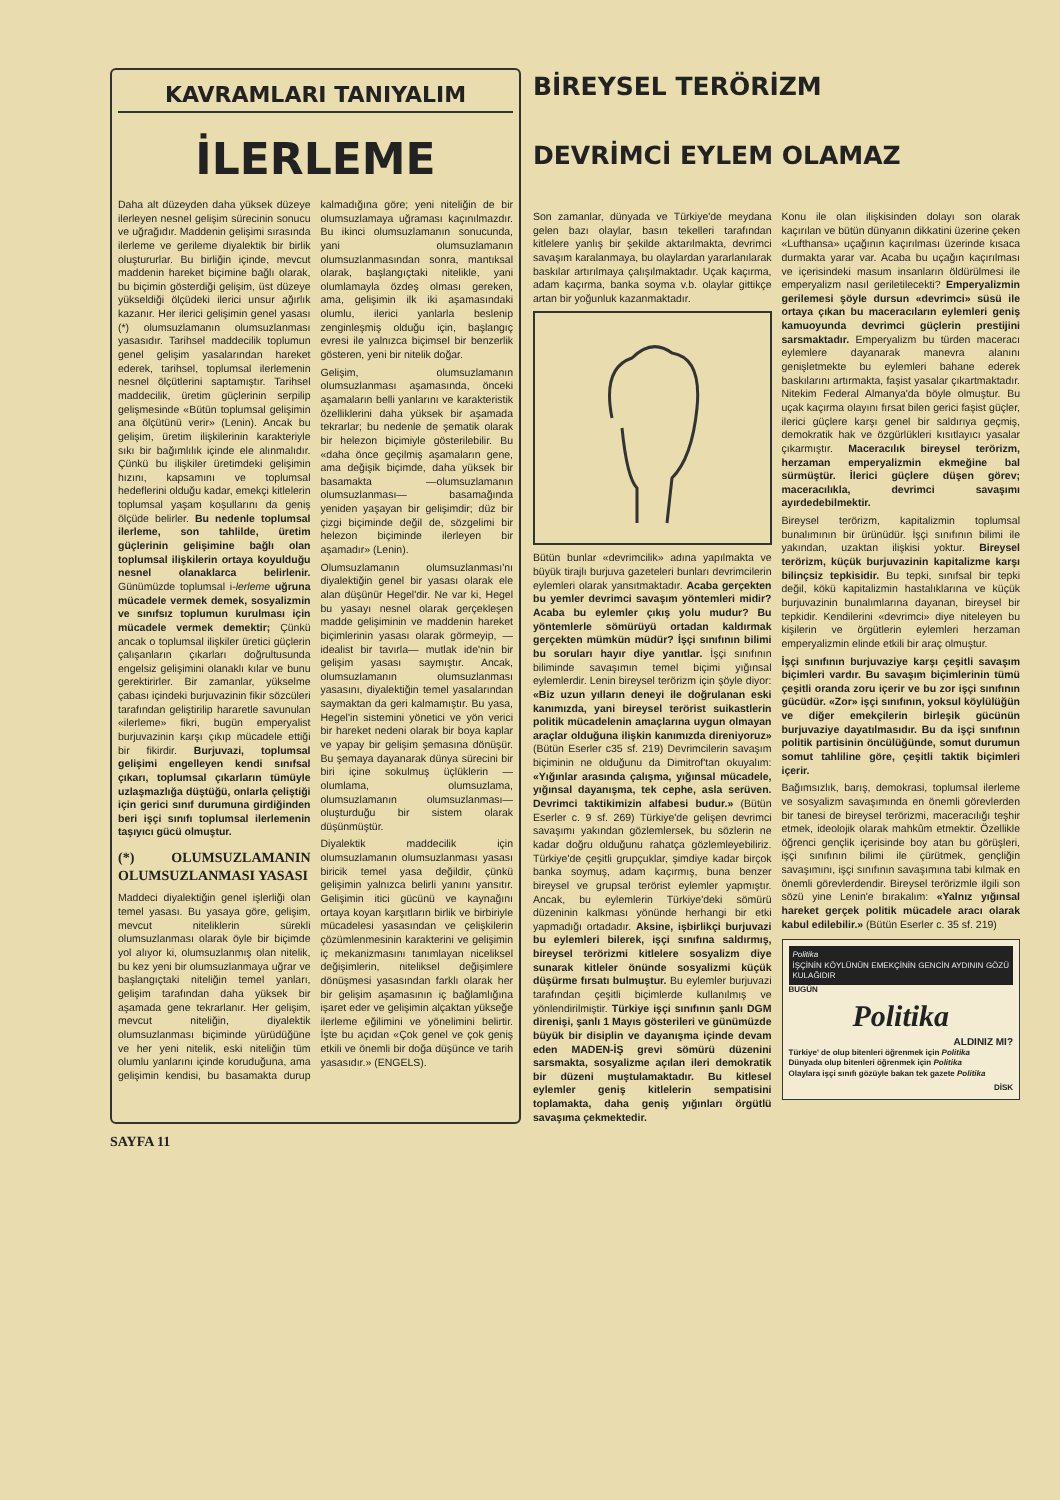KAVRAMLARI TANIYALIM
İLERLEME
Daha alt düzeyden daha yüksek düzeye ilerleyen nesnel gelişim sürecinin sonucu ve uğrağıdır. Maddenin gelişimi sırasında ilerleme ve gerileme diyalektik bir birlik oluştururlar. Bu birliğin içinde, mevcut maddenin hareket biçimine bağlı olarak, bu biçimin gösterdiği gelişim, üst düzeye yükseldiği ölçüdeki ilerici unsur ağırlık kazanır. Her ilerici gelişimin genel yasası (*) olumsuzlamanın olumsuzlanması yasasıdır. Tarihsel maddecilik toplumun genel gelişim yasalarından hareket ederek, tarihsel, toplumsal ilerlemenin nesnel ölçütlerini saptamıştır. Tarihsel maddecilik, üretim güçlerinin serpilip gelişmesinde «Bütün toplumsal gelişimin ana ölçütünü verir» (Lenin). Ancak bu gelişim, üretim ilişkilerinin karakteriyle sıkı bir bağımlılık içinde ele alınmalıdır. Çünkü bu ilişkiler üretimdeki gelişimin hızını, kapsamını ve toplumsal hedeflerini olduğu kadar, emekçi kitlelerin toplumsal yaşam koşullarını da geniş ölçüde belirler. Bu nedenle toplumsal ilerleme, son tahlilde, üretim güçlerinin gelişimine bağlı olan toplumsal ilişkilerin ortaya koyulduğu nesnel olanaklarca belirlenir. Günümüzde toplumsal i-lerleme uğruna mücadele vermek demek, sosyalizmin ve sınıfsız toplumun kurulması için mücadele vermek demektir; Çünkü ancak o toplumsal ilişkiler üretici güçlerin çalışanların çıkarları doğrultusunda engelsiz gelişimini olanaklı kılar ve bunu gerektirirler. Bir zamanlar, yükselme çabası içindeki burjuvazinin fikir sözcüleri tarafından geliştirilip hararetle savunulan «ilerleme» fikri, bugün emperyalist burjuvazinin karşı çıkıp mücadele ettiği bir fikirdir. Burjuvazi, toplumsal gelişimi engelleyen kendi sınıfsal çıkarı, toplumsal çıkarların tümüyle uzlaşmazlığa düştüğü, onlarla çeliştiği için gerici sınıf durumuna girdiğinden beri işçi sınıfı toplumsal ilerlemenin taşıyıcı gücü olmuştur.
(*) OLUMSUZLAMANIN OLUMSUZLANMASI YASASI
Maddeci diyalektiğin genel işlerliği olan temel yasası. Bu yasaya göre, gelişim, mevcut niteliklerin sürekli olumsuzlanması olarak öyle bir biçimde yol alıyor ki, olumsuzlanmış olan nitelik, bu kez yeni bir olumsuzlanmaya uğrar ve başlangıçtaki niteliğin temel yanları, gelişim tarafından daha yüksek bir aşamada gene tekrarlanır. Her gelişim, mevcut niteliğin, diyalektik olumsuzlanması biçiminde yürüdüğüne ve her yeni nitelik, eski niteliğin tüm olumlu yanlarını içinde koruduğuna, ama gelişimin kendisi, bu basamakta durup kalmadığına göre; yeni niteliğin de bir olumsuzlamaya uğraması kaçınılmazdır. Bu ikinci olumsuzlamanın sonucunda, yani olumsuzlamanın olumsuzlanmasından sonra, mantıksal olarak, başlangıçtaki nitelikle, yani olumlamayla özdeş olması gereken, ama, gelişimin ilk iki aşamasındaki olumlu, ilerici yanlarla beslenip zenginleşmiş olduğu için, başlangıç evresi ile yalnızca biçimsel bir benzerlik gösteren, yeni bir nitelik doğar.
Gelişim, olumsuzlamanın olumsuzlanması aşamasında, önceki aşamaların belli yanlarını ve karakteristik özelliklerini daha yüksek bir aşamada tekrarlar; bu nedenle de şematik olarak bir helezon biçimiyle gösterilebilir. Bu «daha önce geçilmiş aşamaların gene, ama değişik biçimde, daha yüksek bir basamakta —olumsuzlamanın olumsuzlanması— basamağında yeniden yaşayan bir gelişimdir; düz bir çizgi biçiminde değil de, sözgelimi bir helezon biçiminde ilerleyen bir aşamadır» (Lenin).
Olumsuzlamanın olumsuzlanması'nı diyalektiğin genel bir yasası olarak ele alan düşünür Hegel'dir. Ne var ki, Hegel bu yasayı nesnel olarak gerçekleşen madde gelişiminin ve maddenin hareket biçimlerinin yasası olarak görmeyip, —idealist bir tavırla— mutlak ide'nin bir gelişim yasası saymıştır. Ancak, olumsuzlamanın olumsuzlanması yasasını, diyalektiğin temel yasalarından saymaktan da geri kalmamıştır. Bu yasa, Hegel'in sistemini yönetici ve yön verici bir hareket nedeni olarak bir boya kaplar ve yapay bir gelişim şemasına dönüşür. Bu şemaya dayanarak dünya sürecini bir biri içine sokulmuş üçlüklerin —olumlama, olumsuzlama, olumsuzlamanın olumsuzlanması— oluşturduğu bir sistem olarak düşünmüştür.
Diyalektik maddecilik için olumsuzlamanın olumsuzlanması yasası biricik temel yasa değildir, çünkü gelişimin yalnızca belirli yanını yansıtır. Gelişimin itici gücünü ve kaynağını ortaya koyan karşıtların birlik ve birbiriyle mücadelesi yasasından ve çelişkilerin çözümlenmesinin karakterini ve gelişimin iç mekanizmasını tanımlayan niceliksel değişimlerin, niteliksel değişimlere dönüşmesi yasasından farklı olarak her bir gelişim aşamasının iç bağlamlığına işaret eder ve gelişimin alçaktan yükseğe ilerleme eğilimini ve yönelimini belirtir. İşte bu açıdan «Çok genel ve çok geniş etkili ve önemli bir doğa düşünce ve tarih yasasıdır.» (ENGELS).
BİREYSEL TERÖRİZM
DEVRİMCİ EYLEM OLAMAZ
Son zamanlar, dünyada ve Türkiye'de meydana gelen bazı olaylar, basın tekelleri tarafından kitlelere yanlış bir şekilde aktarılmakta, devrimci savaşım karalanmaya, bu olaylardan yararlanılarak baskılar artırılmaya çalışılmaktadır. Uçak kaçırma, adam kaçırma, banka soyma v.b. olaylar gittikçe artan bir yoğunluk kazanmaktadır.
Bütün bunlar «devrimcilik» adına yapılmakta ve büyük tirajlı burjuva gazeteleri bunları devrimcilerin eylemleri olarak yansıtmaktadır. Acaba gerçekten bu yemler devrimci savaşım yöntemleri midir? Acaba bu eylemler çıkış yolu mudur? Bu yöntemlerle sömürüyü ortadan kaldırmak gerçekten mümkün müdür? İşçi sınıfının bilimi bu soruları hayır diye yanıtlar. İşçi sınıfının biliminde savaşımın temel biçimi yığınsal eylemlerdir. Lenin bireysel terörizm için şöyle diyor: «Biz uzun yılların deneyi ile doğrulanan eski kanımızda, yani bireysel terörist suikastlerin politik mücadelenin amaçlarına uygun olmayan araçlar olduğuna ilişkin kanımızda direniyoruz» (Bütün Eserler c35 sf. 219) Devrimcilerin savaşım biçiminin ne olduğunu da Dimitrof'tan okuyalım: «Yığınlar arasında çalışma, yığınsal mücadele, yığınsal dayanışma, tek cephe, asla serüven. Devrimci taktikimizin alfabesi budur.» (Bütün Eserler c. 9 sf. 269) Türkiye'de gelişen devrimci savaşımı yakından gözlemlersek, bu sözlerin ne kadar doğru olduğunu rahatça gözlemleyebiliriz. Türkiye'de çeşitli grupçuklar, şimdiye kadar birçok banka soymuş, adam kaçırmış, buna benzer bireysel ve grupsal terörist eylemler yapmıştır. Ancak, bu eylemlerin Türkiye'deki sömürü düzeninin kalkması yönünde herhangi bir etki yapmadığı ortadadır. Aksine, işbirlikçi burjuvazi bu eylemleri bilerek, işçi sınıfına saldırmış, bireysel terörizmi kitlelere sosyalizm diye sunarak kitleler önünde sosyalizmi küçük düşürme fırsatı bulmuştur. Bu eylemler burjuvazi tarafından çeşitli biçimlerde kullanılmış ve yönlendirilmiştir. Türkiye işçi sınıfının şanlı DGM direnişi, şanlı 1 Mayıs gösterileri ve günümüzde büyük bir disiplin ve dayanışma içinde devam eden MADEN-İŞ grevi sömürü düzenini sarsmakta, sosyalizme açılan ileri demokratik bir düzeni muştulamaktadır. Bu kitlesel eylemler geniş kitlelerin sempatisini toplamakta, daha geniş yığınları örgütlü savaşıma çekmektedir.
Konu ile olan ilişkisinden dolayı son olarak kaçırılan ve bütün dünyanın dikkatini üzerine çeken «Lufthansa» uçağının kaçırılması üzerinde kısaca durmakta yarar var. Acaba bu uçağın kaçırılması ve içerisindeki masum insanların öldürülmesi ile emperyalizm nasıl geriletilecekti? Emperyalizmin gerilemesi şöyle dursun «devrimci» süsü ile ortaya çıkan bu maceracıların eylemleri geniş kamuoyunda devrimci güçlerin prestijini sarsmaktadır. Emperyalizm bu türden maceracı eylemlere dayanarak manevra alanını genişletmekte bu eylemleri bahane ederek baskılarını artırmakta, faşist yasalar çıkartmaktadır. Nitekim Federal Almanya'da böyle olmuştur. Bu uçak kaçırma olayını fırsat bilen gerici faşist güçler, ilerici güçlere karşı genel bir saldırıya geçmiş, demokratik hak ve özgürlükleri kısıtlayıcı yasalar çıkarmıştır. Maceracılık bireysel terörizm, herzaman emperyalizmin ekmeğine bal sürmüştür. İlerici güçlere düşen görev; maceracılıkla, devrimci savaşımı ayırdedebilmektir.
Bireysel terörizm, kapitalizmin toplumsal bunalımının bir ürünüdür. İşçi sınıfının bilimi ile yakından, uzaktan ilişkisi yoktur. Bireysel terörizm, küçük burjuvazinin kapitalizme karşı bilinçsiz tepkisidir. Bu tepki, sınıfsal bir tepki değil, kökü kapitalizmin hastalıklarına ve küçük burjuvazinin bunalımlarına dayanan, bireysel bir tepkidir. Kendilerini «devrimci» diye niteleyen bu kişilerin ve örgütlerin eylemleri herzaman emperyalizmin elinde etkili bir araç olmuştur.
İşçi sınıfının burjuvaziye karşı çeşitli savaşım biçimleri vardır. Bu savaşım biçimlerinin tümü çeşitli oranda zoru içerir ve bu zor işçi sınıfının gücüdür. «Zor» işçi sınıfının, yoksul köylülüğün ve diğer emekçilerin birleşik gücünün burjuvaziye dayatılmasıdır. Bu da işçi sınıfının politik partisinin öncülüğünde, somut durumun somut tahliline göre, çeşitli taktik biçimleri içerir.
Bağımsızlık, barış, demokrasi, toplumsal ilerleme ve sosyalizm savaşımında en önemli görevlerden bir tanesi de bireysel terörizmi, maceracılığı teşhir etmek, ideolojik olarak mahkûm etmektir. Özellikle öğrenci gençlik içerisinde boy atan bu görüşleri, işçi sınıfının bilimi ile çürütmek, gençliğin savaşımını, işçi sınıfının savaşımına tabi kılmak en önemli görevlerdendir. Bireysel terörizmle ilgili son sözü yine Lenin'e bırakalım: «Yalnız yığınsal hareket gerçek politik mücadele aracı olarak kabul edilebilir.» (Bütün Eserler c. 35 sf. 219)
Politika
İŞÇİNİN KÖYLÜNÜN EMEKÇİNİN GENCİN AYDININ GÖZÜ KULAĞIDIR
BUGÜN
Politika
ALDINIZ MI?
Türkiye' de olup bitenleri öğrenmek için Politika
Dünyada olup bitenleri öğrenmek için Politika
Olaylara işçi sınıfı gözüyle bakan tek gazete Politika
DİSK
SAYFA 11